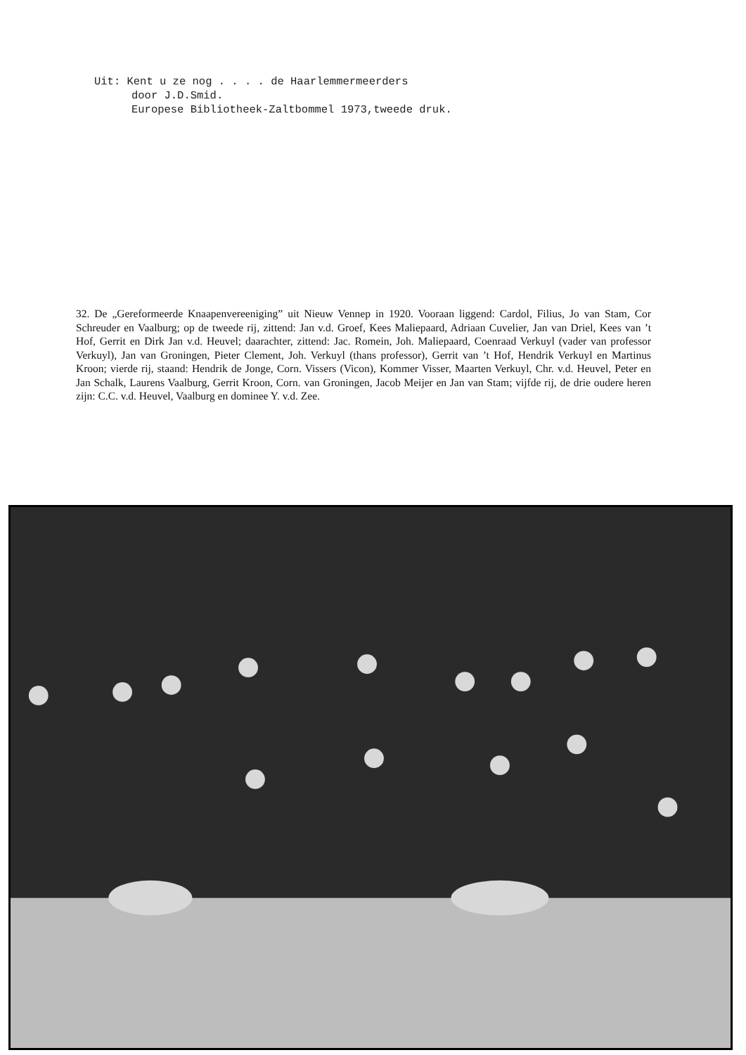Uit: Kent u ze nog . . . . de Haarlemmermeerders
door J.D.Smid.
Europese Bibliotheek-Zaltbommel 1973,tweede druk.
32. De „Gereformeerde Knaapenvereeniging” uit Nieuw Vennep in 1920. Vooraan liggend: Cardol, Filius, Jo van Stam, Cor Schreuder en Vaalburg; op de tweede rij, zittend: Jan v.d. Groef, Kees Maliepaard, Adriaan Cuvelier, Jan van Driel, Kees van ’t Hof, Gerrit en Dirk Jan v.d. Heuvel; daarachter, zittend: Jac. Romein, Joh. Maliepaard, Coenraad Verkuyl (vader van professor Verkuyl), Jan van Groningen, Pieter Clement, Joh. Verkuyl (thans professor), Gerrit van ’t Hof, Hendrik Verkuyl en Martinus Kroon; vierde rij, staand: Hendrik de Jonge, Corn. Vissers (Vicon), Kommer Visser, Maarten Verkuyl, Chr. v.d. Heuvel, Peter en Jan Schalk, Laurens Vaalburg, Gerrit Kroon, Corn. van Groningen, Jacob Meijer en Jan van Stam; vijfde rij, de drie oudere heren zijn: C.C. v.d. Heuvel, Vaalburg en dominee Y. v.d. Zee.